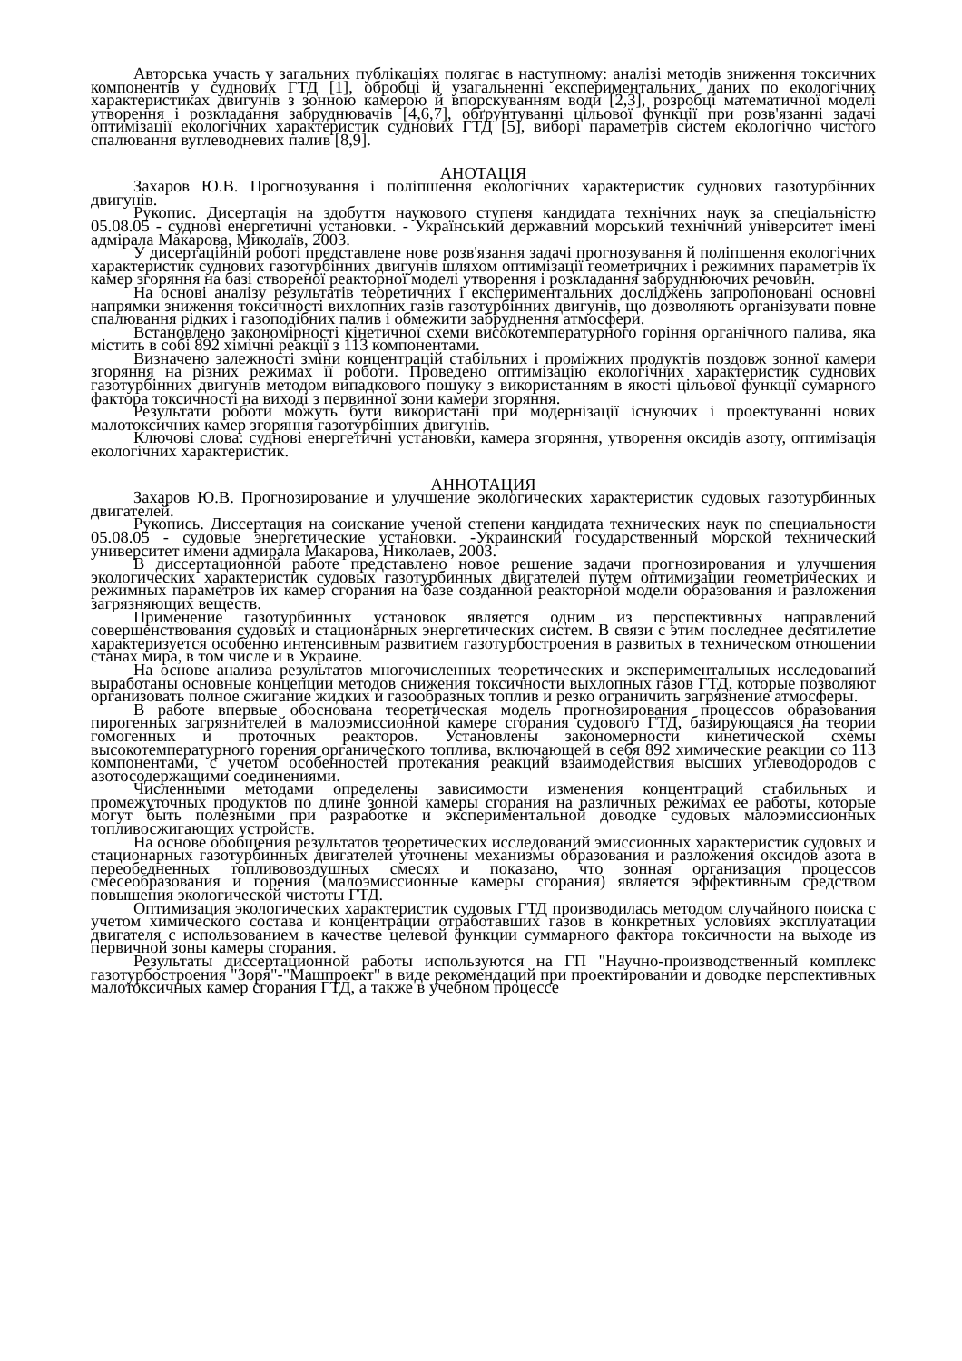Авторська участь у загальних публікаціях полягає в наступному: аналізі методів зниження токсичних компонентів у суднових ГТД [1], обробці й узагальненні експериментальних даних по екологічних характеристиках двигунів з зонною камерою й впорскуванням води [2,3], розробці математичної моделі утворення і розкладання забруднювачів [4,6,7], обґрунтуванні цільової функції при розв'язанні задачі оптимізації екологічних характеристик суднових ГТД [5], виборі параметрів систем екологічно чистого спалювання вуглеводневих палив [8,9].
АНОТАЦІЯ
Захаров Ю.В. Прогнозування і поліпшення екологічних характеристик суднових газотурбінних двигунів.
Рукопис. Дисертація на здобуття наукового ступеня кандидата технічних наук за спеціальністю 05.08.05 - суднові енергетичні установки. - Український державний морський технічний університет імені адмірала Макарова, Миколаїв, 2003.
У дисертаційній роботі представлене нове розв'язання задачі прогнозування й поліпшення екологічних характеристик суднових газотурбінних двигунів шляхом оптимізації геометричних і режимних параметрів їх камер згоряння на базі створеної реакторної моделі утворення і розкладання забруднюючих речовин.
На основі аналізу результатів теоретичних і експериментальних досліджень запропоновані основні напрямки зниження токсичності вихлопних газів газотурбінних двигунів, що дозволяють організувати повне спалювання рідких і газоподібних палив і обмежити забруднення атмосфери.
Встановлено закономірності кінетичної схеми високотемпературного горіння органічного палива, яка містить в собі 892 хімічні реакції з 113 компонентами.
Визначено залежності зміни концентрацій стабільних і проміжних продуктів поздовж зонної камери згоряння на різних режимах її роботи. Проведено оптимізацію екологічних характеристик суднових газотурбінних двигунів методом випадкового пошуку з використанням в якості цільової функції сумарного фактора токсичності на виході з первинної зони камери згоряння.
Результати роботи можуть бути використані при модернізації існуючих і проектуванні нових малотоксичних камер згоряння газотурбінних двигунів.
Ключові слова: суднові енергетичні установки, камера згоряння, утворення оксидів азоту, оптимізація екологічних характеристик.
АННОТАЦИЯ
Захаров Ю.В. Прогнозирование и улучшение экологических характеристик судовых газотурбинных двигателей.
Рукопись. Диссертация на соискание ученой степени кандидата технических наук по специальности 05.08.05 - судовые энергетические установки. -Украинский государственный морской технический университет имени адмирала Макарова, Николаев, 2003.
В диссертационной работе представлено новое решение задачи прогнозирования и улучшения экологических характеристик судовых газотурбинных двигателей путем оптимизации геометрических и режимных параметров их камер сгорания на базе созданной реакторной модели образования и разложения загрязняющих веществ.
Применение газотурбинных установок является одним из перспективных направлений совершенствования судовых и стационарных энергетических систем. В связи с этим последнее десятилетие характеризуется особенно интенсивным развитием газотурбостроения в развитых в техническом отношении станах мира, в том числе и в Украине.
На основе анализа результатов многочисленных теоретических и экспериментальных исследований выработаны основные концепции методов снижения токсичности выхлопных газов ГТД, которые позволяют организовать полное сжигание жидких и газообразных топлив и резко ограничить загрязнение атмосферы.
В работе впервые обоснована теоретическая модель прогнозирования процессов образования пирогенных загрязнителей в малоэмиссионной камере сгорания судового ГТД, базирующаяся на теории гомогенных и проточных реакторов. Установлены закономерности кинетической схемы высокотемпературного горения органического топлива, включающей в себя 892 химические реакции со 113 компонентами, с учетом особенностей протекания реакций взаимодействия высших углеводородов с азотосодержащими соединениями.
Численными методами определены зависимости изменения концентраций стабильных и промежуточных продуктов по длине зонной камеры сгорания на различных режимах ее работы, которые могут быть полезными при разработке и экспериментальной доводке судовых малоэмиссионных топливосжигающих устройств.
На основе обобщения результатов теоретических исследований эмиссионных характеристик судовых и стационарных газотурбинных двигателей уточнены механизмы образования и разложения оксидов азота в переобедненных топливовоздушных смесях и показано, что зонная организация процессов смесеобразования и горения (малоэмиссионные камеры сгорания) является эффективным средством повышения экологической чистоты ГТД.
Оптимизация экологических характеристик судовых ГТД производилась методом случайного поиска с учетом химического состава и концентрации отработавших газов в конкретных условиях эксплуатации двигателя с использованием в качестве целевой функции суммарного фактора токсичности на выходе из первичной зоны камеры сгорания.
Результаты диссертационной работы используются на ГП "Научно-производственный комплекс газотурбостроения "Зоря"-"Машпроект" в виде рекомендаций при проектировании и доводке перспективных малотоксичных камер сгорания ГТД, а также в учебном процессе